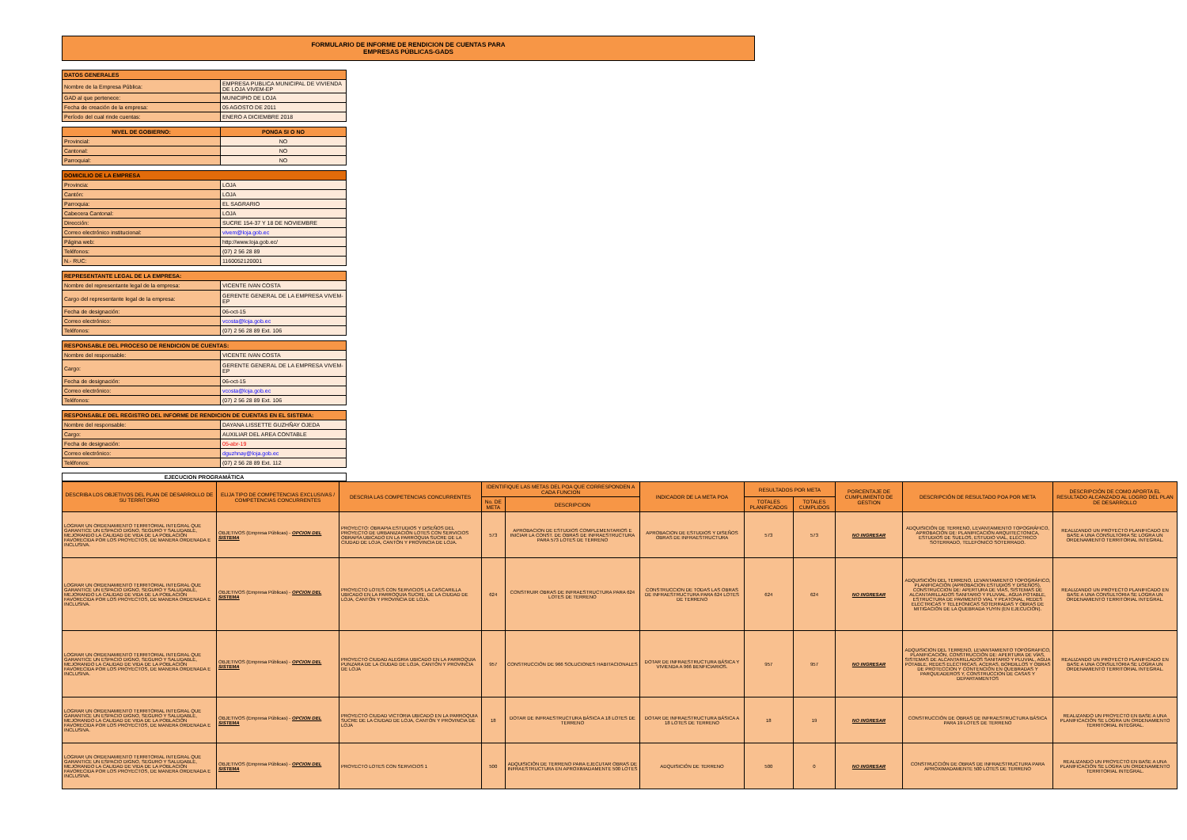FORMULARIO DE INFORME DE RENDICION DE CUENTAS PARA
EMPRESAS PÚBLICAS-GADS
| DATOS GENERALES | |
| Nombre de la Empresa Pública: | EMPRESA PUBLICA MUNICIPAL DE VIVIENDA DE LOJA VIVEM-EP |
| GAD al que pertenece: | MUNICIPIO DE LOJA |
| Fecha de creación de la empresa: | 05 AGOSTO DE 2011 |
| Período del cual rinde cuentas: | ENERO A DICIEMBRE 2018 |
| NIVEL DE GOBIERNO: | PONGA SI O NO |
| Provincial: | NO |
| Cantonal: | NO |
| Parroquial: | NO |
| DOMICILIO DE LA EMPRESA | |
| Provincia: | LOJA |
| Cantón: | LOJA |
| Parroquia: | EL SAGRARIO |
| Cabecera Cantonal: | LOJA |
| Dirección: | SUCRE 154-37 Y 18 DE NOVIEMBRE |
| Correo electrónico institucional: | vivem@loja.gob.ec |
| Página web: | http://www.loja.gob.ec/ |
| Teléfonos: | (07) 2 56 28 89 |
| N.- RUC: | 1160052120001 |
| REPRESENTANTE LEGAL DE LA EMPRESA: | |
| Nombre del representante legal de la empresa: | VICENTE IVAN COSTA |
| Cargo del representante legal de la empresa: | GERENTE GENERAL DE LA EMPRESA VIVEM-EP |
| Fecha de designación: | 06-oct-15 |
| Correo electrónico: | vcosta@loja.gob.ec |
| Teléfonos: | (07) 2 56 28 89 Ext. 106 |
| RESPONSABLE DEL PROCESO DE RENDICION DE CUENTAS: | |
| Nombre del responsable: | VICENTE IVAN COSTA |
| Cargo: | GERENTE GENERAL DE LA EMPRESA VIVEM-EP |
| Fecha de designación: | 06-oct-15 |
| Correo electrónico: | vcosta@loja.gob.ec |
| Teléfonos: | (07) 2 56 28 89 Ext. 106 |
| RESPONSABLE DEL REGISTRO DEL INFORME DE RENDICION DE CUENTAS EN EL SISTEMA: | |
| Nombre del responsable: | DAYANA LISSETTE GUZHÑAY OJEDA |
| Cargo: | AUXILIAR DEL AREA CONTABLE |
| Fecha de designación: | 05-abr-19 |
| Correo electrónico: | dguzhnay@loja.gob.ec |
| Teléfonos: | (07) 2 56 28 89 Ext. 112 |
EJECUCION PROGRAMÁTICA
| DESCRIBA LOS OBJETIVOS DEL PLAN DE DESARROLLO DE SU TERRITORIO | ELIJA TIPO DE COMPETENCIAS EXCLUSIVAS / COMPETENCIAS CONCURRENTES | DESCRIA LAS COMPETENCIAS CONCURRENTES | IDENTIFIQUE LAS METAS DEL POA QUE CORRESPONDEN A CADA FUNCION | | INDICADOR DE LA META POA | RESULTADOS POR META | | PORCENTAJE DE CUMPLIMIENTO DE GESTION | DESCRIPCIÓN DE RESULTADO POA POR META | DESCRIPCIÓN DE COMO APORTA EL RESULTADO ALCANZADO AL LOGRO DEL PLAN DE DESARROLLO |
| --- | --- | --- | --- | --- | --- | --- | --- | --- | --- | --- |
| | | | No. DE META | DESCRIPCION | | TOTALES PLANIFICADOS | TOTALES CUMPLIDOS | | | |
| LOGRAR UN ORDENAMIENTO TERRITORIAL INTEGRAL QUE GARANTICE UN ESPACIO DIGNO, SEGURO Y SALUDABLE, MEJORANDO LA CALIDAD DE VIDA DE LA POBLACIÓN FAVORECIDA POR LOS PROYECTOS, DE MANERA ORDENADA E INCLUSIVA. | OBJETIVOS (Empresa Públicas) - OPCION DEL SISTEMA | PROYECTO: OBRAPIA ESTUDIOS Y DISEÑOS DEL PROYECTO DE URBANIZACIÓN LOTES CON SERVICIOS OBRAPÍA UBICADO EN LA PARROQUIA SUCRE DE LA CIUDAD DE LOJA, CANTÓN Y PROVINCIA DE LOJA. | 573 | APROBACION DE ESTUDIOS COMPLEMENTARIOS E INICIAR LA CONST. DE OBRAS DE INFRAESTRUCTURA PARA 573 LOTES DE TERRENO | APROBACION DE ESTUDIOS Y DISEÑOS OBRAS DE INFRAESTRUCTURA | 573 | 573 | NO INGRESAR | ADQUISICIÓN DE TERRENO, LEVANTAMIENTO TOPOGRÁFICO, APROBACIÓN DE: PLANIFICACIÓN ARQUITECTONICA, ESTUDIOS DE SUELOS, ESTUDIO VIAL, ELÉCTRICO SOTERRADO, TELEFONICO SOTERRADO. | REALIZANDO UN PROYECTO PLANIFICADO EN BASE A UNA CONSULTORIA SE LOGRA UN ORDENAMIENTO TERRITORIAL INTEGRAL. |
| LOGRAR UN ORDENAMIENTO TERRITORIAL INTEGRAL QUE GARANTICE UN ESPACIO DIGNO, SEGURO Y SALUDABLE, MEJORANDO LA CALIDAD DE VIDA DE LA POBLACIÓN FAVORECIDA POR LOS PROYECTOS, DE MANERA ORDENADA E INCLUSIVA. | OBJETIVOS (Empresa Públicas) - OPCION DEL SISTEMA | PROYECTO LOTES CON SERVICIOS LA CASCARILLA UBICADO EN LA PARROQUIA SUCRE, DE LA CIUDAD DE LOJA, CANTÓN Y PROVINCIA DE LOJA. | 624 | CONSTRUIR OBRAS DE INFRAESTRUCTURA PARA 624 LOTES DE TERRENO | CONSTRUCCION DE TODAS LAS OBRAS DE INFRAESTRUCTURA PARA 624 LOTES DE TERRENO | 624 | 624 | NO INGRESAR | ADQUISICIÓN DEL TERRENO, LEVANTAMIENTO TOPOGRÁFICO, PLANIFICACIÓN (APROBACION ESTUDIOS Y DISEÑOS), CONSTRUCCION DE: APERTURA DE VÍAS, SISTEMAS DE ALCANTARILLADOS SANITARIO Y PLUVIAL, AGUA POTABLE, ESTRUCTURA DE PAVIMENTO VIAL Y PEATONAL, REDES ELÉCTRICAS Y TELEFONICAS SOTERRADAS Y OBRAS DE MITIGACIÓN DE LA QUEBRADA YUYIN (EN EJECUCIÓN). | REALIZANDO UN PROYECTO PLANIFICADO EN BASE A UNA CONSULTORIA SE LOGRA UN ORDENAMIENTO TERRITORIAL INTEGRAL. |
| LOGRAR UN ORDENAMIENTO TERRITORIAL INTEGRAL QUE GARANTICE UN ESPACIO DIGNO, SEGURO Y SALUDABLE, MEJORANDO LA CALIDAD DE VIDA DE LA POBLACIÓN FAVORECIDA POR LOS PROYECTOS, DE MANERA ORDENADA E INCLUSIVA. | OBJETIVOS (Empresa Públicas) - OPCION DEL SISTEMA | PROYECTO CIUDAD ALEGRIA UBICADO EN LA PARROQUIA PUNZARA DE LA CIUDAD DE LOJA, CANTÓN Y PROVINCIA DE LOJA | 957 | CONSTRUCCIÓN DE 966 SOLUCIONES HABITACIONALES | DOTAR DE INFRAESTRUCTURA BÁSICA Y VIVIENDA A 966 BENFICIARIOS. | 957 | 957 | NO INGRESAR | ADQUISICION DEL TERRENO, LEVANTAMIENTO TOPOGRAFICO, PLANIFICACIÓN, CONSTRUCCIÓN DE: APERTURA DE VÍAS, SISTEMAS DE ALCANTARILLADOS SANITARIO Y PLUVIAL, AGUA POTABLE, REDES ELÉCTRICAS, ACERAS, BORDILLOS Y OBRAS DE PROTECCION Y CONTENCIÓN EN QUEBRADAS Y PARQUEADEROS Y, CONSTRUCCION DE CASAS Y DEPARTAMENTOS | REALIZANDO UN PROYECTO PLANIFICADO EN BASE A UNA CONSULTORIA SE LOGRA UN ORDENAMIENTO TERRITORIAL INTEGRAL. |
| LOGRAR UN ORDENAMIENTO TERRITORIAL INTEGRAL QUE GARANTICE UN ESPACIO DIGNO, SEGURO Y SALUDABLE, MEJORANDO LA CALIDAD DE VIDA DE LA POBLACIÓN FAVORECIDA POR LOS PROYECTOS, DE MANERA ORDENADA E INCLUSIVA. | OBJETIVOS (Empresa Públicas) - OPCION DEL SISTEMA | PROYECTO CIUDAD VICTORIA UBICADO EN LA PARROQUIA SUCRE DE LA CIUDAD DE LOJA, CANTÓN Y PROVINCIA DE LOJA | 18 | DOTAR DE INFRAESTRUCTURA BÁSICA A 18 LOTES DE TERRENO | DOTAR DE INFRAESTRUCTURA BÁSICA A 18 LOTES DE TERRENO | 18 | 19 | NO INGRESAR | CONSTRUCCIÓN DE OBRAS DE INFRAESTRUCTURA BÁSICA PARA 19 LOTES DE TERRENO | REALIZANDO UN PROYECTO EN BASE A UNA PLANIFICACIÓN SE LOGRA UN ORDENAMIENTO TERRITORIAL INTEGRAL. |
| LOGRAR UN ORDENAMIENTO TERRITORIAL INTEGRAL QUE GARANTICE UN ESPACIO DIGNO, SEGURO Y SALUDABLE, MEJORANDO LA CALIDAD DE VIDA DE LA POBLACIÓN FAVORECIDA POR LOS PROYECTOS, DE MANERA ORDENADA E INCLUSIVA. | OBJETIVOS (Empresa Públicas) - OPCION DEL SISTEMA | PROYECTO LOTES CON SERVICIOS 1 | 500 | ADQUISICIÓN DE TERRENO PARA EJECUTAR OBRAS DE INFRAESTRUCTURA EN APROXIMADAMENTE 500 LOTES | ADQUISICIÓN DE TERRENO | 500 | 0 | NO INGRESAR | CONSTRUCCIÓN DE OBRAS DE INFRAESTRUCTURA PARA APROXIMADAMENTE 500 LOTES DE TERRENO | REALIZANDO UN PROYECTO EN BASE A UNA PLANIFICACIÓN SE LOGRA UN ORDENAMIENTO TERRITORIAL INTEGRAL. |